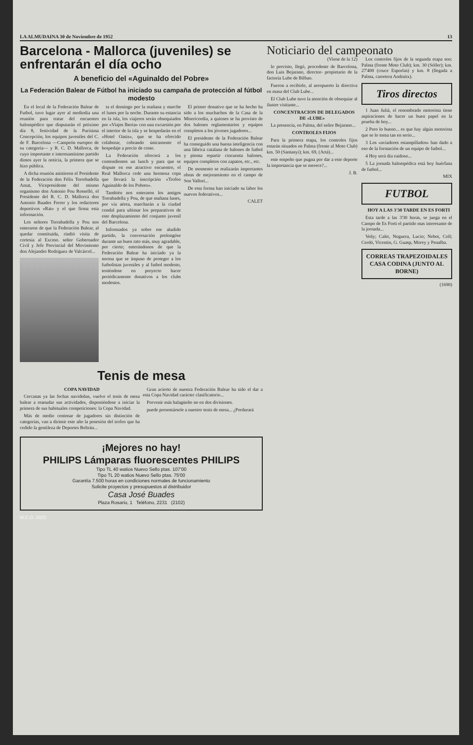LA ALMUDAINA 30 de Noviembre de 1952 13
Barcelona - Mallorca (juveniles) se enfrentarán el día ocho
A beneficio del «Aguinaldo del Pobre»
La Federación Balear de Fútbol ha iniciado su campaña de protección al fútbol modesto
En el local de la Federación Balear de Futbol, tuvo lugar ayer al mediodía una reunión para tratar del encuentro balompédico que disputarán el próximo día 8, festividad de la Purísima Concepción, los equipos juveniles del C. de F. Barcelona —Campeón europeo de su categoría— y R. C. D. Mallorca, de cuyo importante e interesantísimo partido dimos ayer la noticia, la primera que se hizo pública.
A dicha reunión asistieron el Presidente de la Federación don Félix Torrebadella Amat, Vicepresidente del mismo organismo don Antonio Pou Rosselló, el Presidente del R. C. D. Mallorca don Antonio Buades Ferrer y los redactores deportivos «Rat» y el que firma esta información.
Los señores Torrabadella y Pou nos enteraron de que la Federación Balear, al quedar constituida, rindió visita de cortesía al Excmo. señor Gobernador Civil y Jefe Provincial del Movimiento don Alejandro Rodríguez de Valcárcel...
ta el domingo por la mañana y marche el lunes por la noche. Durante su estancia en la isla, los viajeros serán obsequiados por «Viajes Iberia» con una excursión por el interior de la isla y se hospedarán en el «Hotel Oasis», que se ha ofrecido colaborar, cobrando únicamente el hospedaje a precio de coste.
La Federación ofrecerá a los contendientes un lunch y para que se dispute en ese atractivo encuentro, el Real Mallorca cede una hermosa copa que llevará la inscripción «Trofeo Aguinaldo de los Pobres».
También nos enteraron los amigos Torrabadella y Pou, de que mañana lunes, por vía aérea, marcharán a la ciudad condal para ultimar los preparativos de este desplazamiento del conjunto juvenil del Barcelona.
Informados ya sobre ese aludido partido, la conversación prolongóse durante un buen rato más, muy agradable, por cierto; enterándonos de que la Federación Balear ha iniciado ya la norma que se impuso de proteger a los futbolistas juveniles y al futbol modesto, teniéndose en proyecto hacer periódicamente donativos a los clubs modestos.
El primer donativo que se ha hecho ha sido a los muchachos de la Casa de la Misericordia, a quienes se ha provisto de dos balones reglamentarios y equipos completos a los jóvenes jugadores...
El presidente de la Federación Balear ha conseguido una buena inteligencia con una fábrica catalana de balones de futbol y piensa repartir cincuenta balones, equipos completos con zapatos, etc., etc.
De momento se realizarán importantes obras de mejoramiento en el campo de Son Vallori...
De esta forma han iniciado su labor los nuevos federativos...
CALET
Tenis de mesa
COPA NAVIDAD
Cercanas ya las fechas navideñas, vuelve el tenis de mesa balear a reanudar sus actividades, disponiéndose a iniciar la primera de sus habituales competiciones: la Copa Navidad.
Más de medio centenar de jugadores sin distinción de categorías, van a dirimir este año la posesión del trofeo que ha cedido la gentileza de Deportes Beltrán...
Gran acierto de nuestra Federación Balear ha sido el dar a esta Copa Navidad carácter clasificatorio...
Porvenir más halagüeño no en dos divisiones.
puede presentársele a nuestro tenis de mesa... ¿Perdurará
¡Mejores no hay!
PHILIPS Lámparas fluorescentes PHILIPS
Tipo TL 40 watios Nuevo Sello ptas. 107'00
Tipo TL 20 watios Nuevo Sello ptas. 75'00
Garantía 7.500 horas en condiciones normales de funcionamiento
Solicite proyectos y presupuestos al distribuidor
Casa José Buades
Plaza Rosario, 1 Teléfono, 2231 (2102)
Noticiario del campeonato
(Viene de la 12)
lo previsto, llegó, procedente de Barcelona, don Luis Bejarano, director- propietario de la factoría Lube de Bilbao.
Fueron a recibirle, al aeropuerto la directiva en masa del Club Lube...
El Club Lube tuvo la atención de obsequiar al ilustre visitante...
CONCENTRACION DE DELEGADOS DE «LUBE»
La presencia, en Palma, del señor Bejarano...
CONTROLES FIJOS
Para la primera etapa, los controles fijos estarán situados en Palma (frente al Moto Club) km. 50 (Santanyí); km. 69, (Artá)...
este empeño que pugna por dar a este deporte la importancia que se merece?...
J. B.
Los controles fijos de la segunda etapa son: Palma (frente Moto Club); km. 30 (Sóller); km. 27'400 (cruce Esporlas) y km. 8 (llegada a Palma, carretera Andraitx).
Tiros directos
1 Juan Juliá, el renombrado motorista tiene aspiraciones de hacer un buen papel en la prueba de hoy...
2 Pero lo bueno... es que hay algún motorista que se lo toma tan en serio...
3 Los «aviadores estampillados» han dado a eso de la formación de un equipo de futbol...
4 Hoy será día ruidoso...
5 La jornada balompédica está hoy huérfana de futbol...
MIX
FUTBOL
HOY A LAS 3'30 TARDE EN ES FORTI
Esta tarde a las 3'30 horas, se juega en el Campo de Es Forti el partido mas interesante de la jornada...
Veñy; Calet, Noguera, Lucio; Nebot, Coll; Cerdó, Vicentin, G. Guasp, Morey y Penalba.
CORREAS TRAPEZOIDALES CASA CODINA (JUNTO AL BORNE)
(1690)
M.C.D. 2022